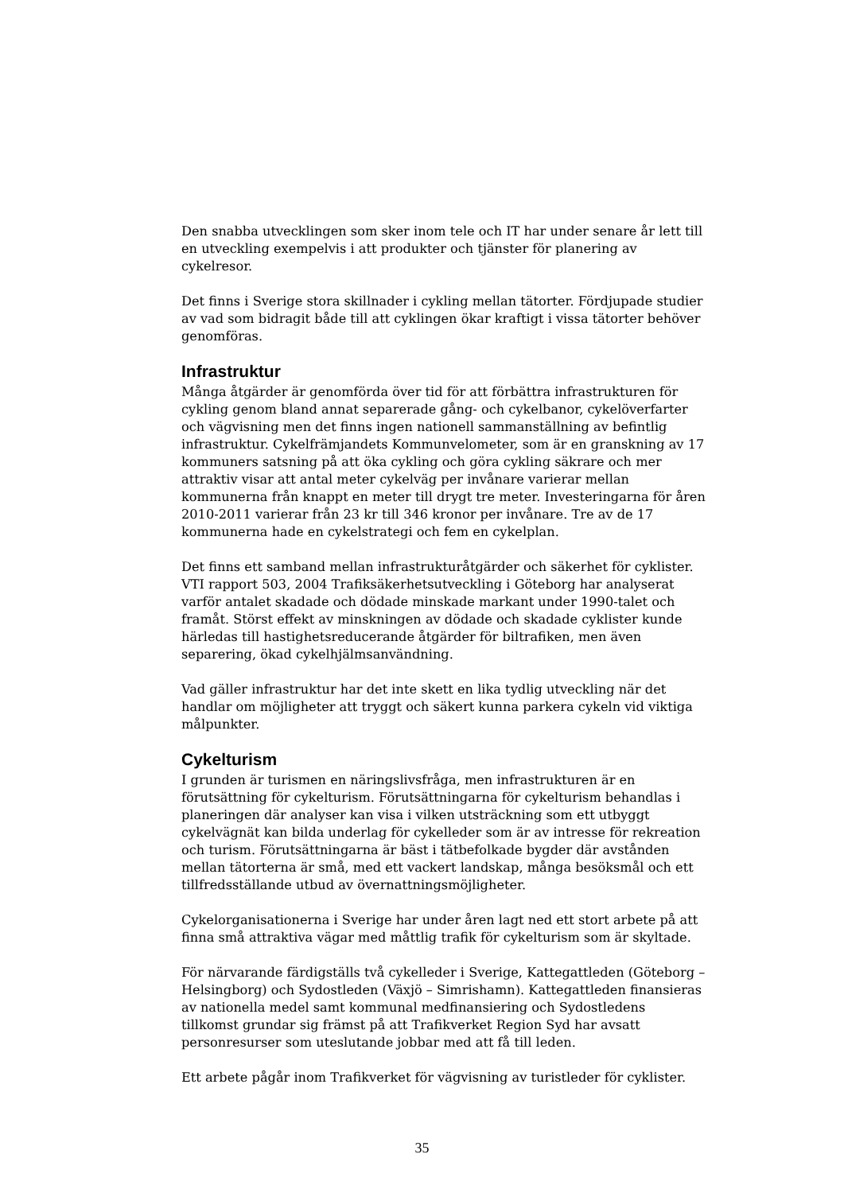Den snabba utvecklingen som sker inom tele och IT har under senare år lett till en utveckling exempelvis i att produkter och tjänster för planering av cykelresor.
Det finns i Sverige stora skillnader i cykling mellan tätorter. Fördjupade studier av vad som bidragit både till att cyklingen ökar kraftigt i vissa tätorter behöver genomföras.
Infrastruktur
Många åtgärder är genomförda över tid för att förbättra infrastrukturen för cykling genom bland annat separerade gång- och cykelbanor, cykelöverfarter och vägvisning men det finns ingen nationell sammanställning av befintlig infrastruktur. Cykelfrämjandets Kommunvelometer, som är en granskning av 17 kommuners satsning på att öka cykling och göra cykling säkrare och mer attraktiv visar att antal meter cykelväg per invånare varierar mellan kommunerna från knappt en meter till drygt tre meter. Investeringarna för åren 2010-2011 varierar från 23 kr till 346 kronor per invånare. Tre av de 17 kommunerna hade en cykelstrategi och fem en cykelplan.
Det finns ett samband mellan infrastrukturåtgärder och säkerhet för cyklister. VTI rapport 503, 2004 Trafiksäkerhetsutveckling i Göteborg har analyserat varför antalet skadade och dödade minskade markant under 1990-talet och framåt. Störst effekt av minskningen av dödade och skadade cyklister kunde härledas till hastighetsreducerande åtgärder för biltrafiken, men även separering, ökad cykelhjälmsanvändning.
Vad gäller infrastruktur har det inte skett en lika tydlig utveckling när det handlar om möjligheter att tryggt och säkert kunna parkera cykeln vid viktiga målpunkter.
Cykelturism
I grunden är turismen en näringslivsfråga, men infrastrukturen är en förutsättning för cykelturism. Förutsättningarna för cykelturism behandlas i planeringen där analyser kan visa i vilken utsträckning som ett utbyggt cykelvägnät kan bilda underlag för cykelleder som är av intresse för rekreation och turism. Förutsättningarna är bäst i tätbefolkade bygder där avstånden mellan tätorterna är små, med ett vackert landskap, många besöksmål och ett tillfredsställande utbud av övernattningsmöjligheter.
Cykelorganisationerna i Sverige har under åren lagt ned ett stort arbete på att finna små attraktiva vägar med måttlig trafik för cykelturism som är skyltade.
För närvarande färdigställs två cykelleder i Sverige, Kattegattleden (Göteborg – Helsingborg) och Sydostleden (Växjö – Simrishamn). Kattegattleden finansieras av nationella medel samt kommunal medfinansiering och Sydostledens tillkomst grundar sig främst på att Trafikverket Region Syd har avsatt personresurser som uteslutande jobbar med att få till leden.
Ett arbete pågår inom Trafikverket för vägvisning av turistleder för cyklister.
35